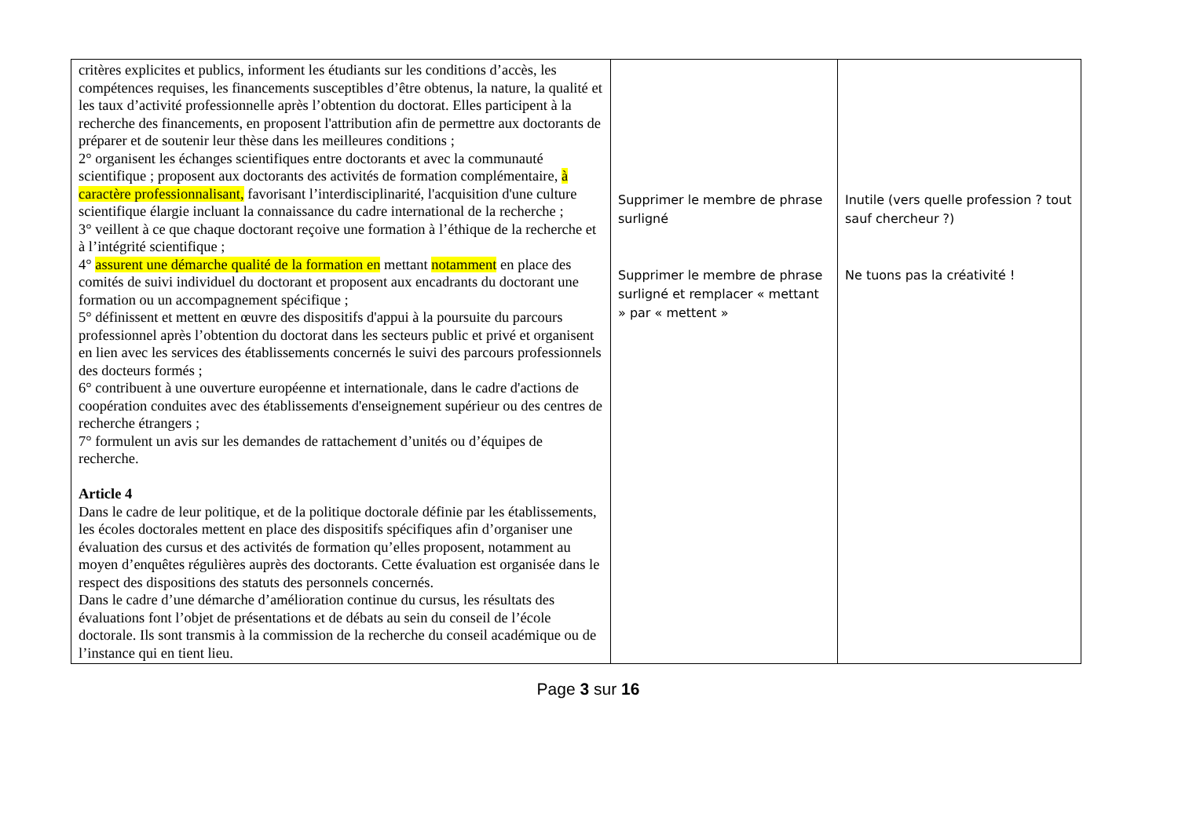| critères explicites et publics, informent les étudiants sur les conditions d’accès, les compétences requises, les financements susceptibles d’être obtenus, la nature, la qualité et les taux d’activité professionnelle après l’obtention du doctorat. Elles participent à la recherche des financements, en proposent l'attribution afin de permettre aux doctorants de préparer et de soutenir leur thèse dans les meilleures conditions ; 2° organisent les échanges scientifiques entre doctorants et avec la communauté scientifique ; proposent aux doctorants des activités de formation complémentaire, à caractère professionnalisant, favorisant l’interdisciplinarité, l'acquisition d'une culture scientifique élargie incluant la connaissance du cadre international de la recherche ; 3° veillent à ce que chaque doctorant reçoive une formation à l’éthique de la recherche et à l’intégrité scientifique ; 4° assurent une démarche qualité de la formation en mettant notamment en place des comités de suivi individuel du doctorant et proposent aux encadrants du doctorant une formation ou un accompagnement spécifique ; 5° définissent et mettent en œuvre des dispositifs d'appui à la poursuite du parcours professionnel après l’obtention du doctorat dans les secteurs public et privé et organisent en lien avec les services des établissements concernés le suivi des parcours professionnels des docteurs formés ; 6° contribuent à une ouverture européenne et internationale, dans le cadre d'actions de coopération conduites avec des établissements d'enseignement supérieur ou des centres de recherche étrangers ; 7° formulent un avis sur les demandes de rattachement d’unités ou d’équipes de recherche. Article 4 Dans le cadre de leur politique, et de la politique doctorale définie par les établissements, les écoles doctorales mettent en place des dispositifs spécifiques afin d’organiser une évaluation des cursus et des activités de formation qu’elles proposent, notamment au moyen d’enquêtes régulières auprès des doctorants. Cette évaluation est organisée dans le respect des dispositions des statuts des personnels concernés. Dans le cadre d’une démarche d’amélioration continue du cursus, les résultats des évaluations font l’objet de présentations et de débats au sein du conseil de l’école doctorale. Ils sont transmis à la commission de la recherche du conseil académique ou de l’instance qui en tient lieu. | Supprimer le membre de phrase surligné Supprimer le membre de phrase surligné et remplacer « mettant » par « mettent » | Inutile (vers quelle profession ? tout sauf chercheur ?) Ne tuons pas la créativité ! |
Page 3 sur 16